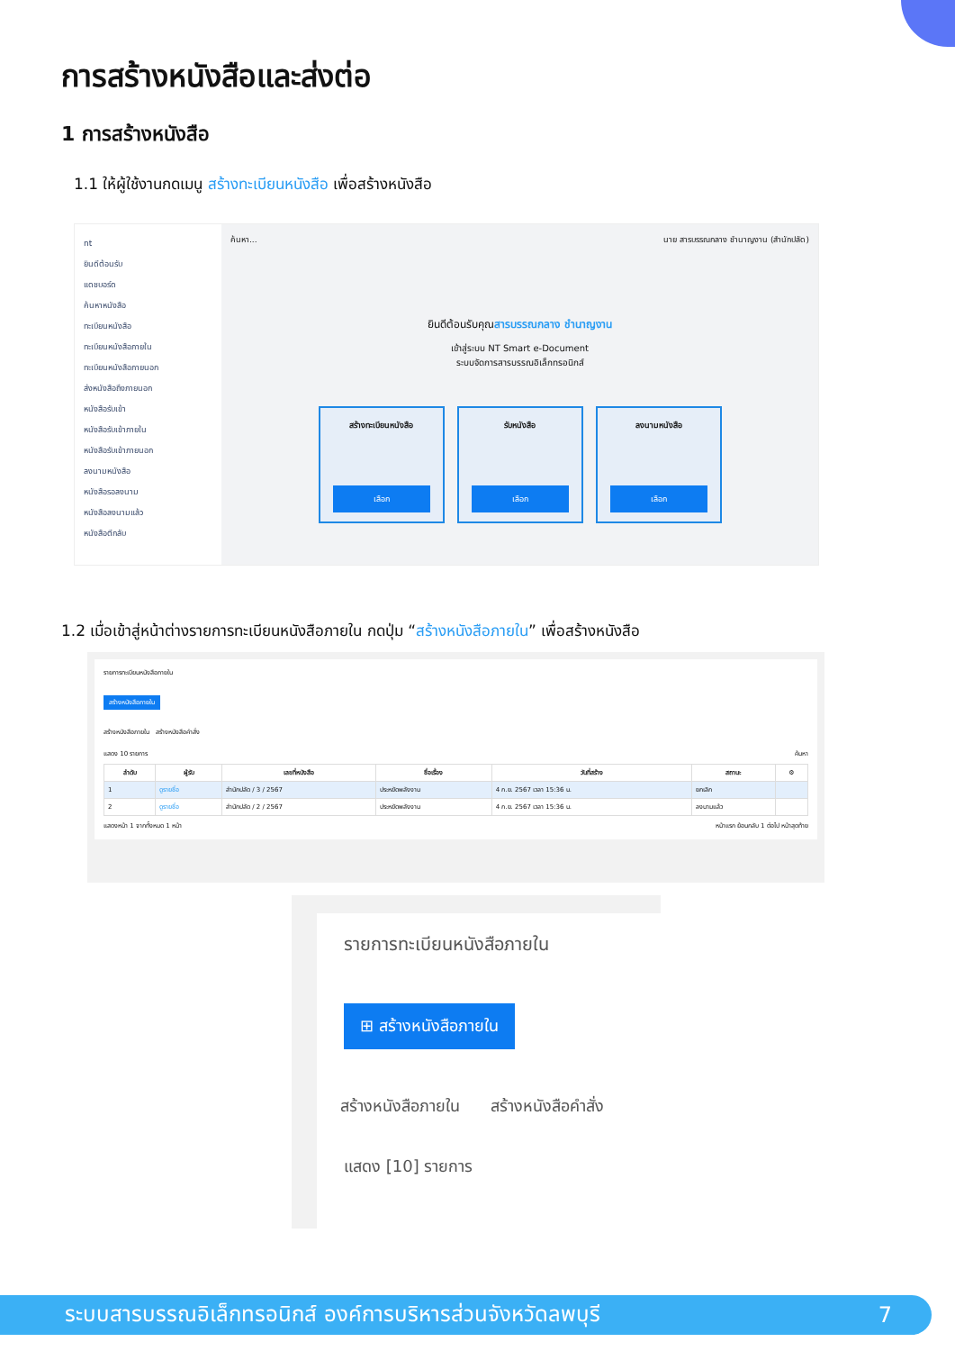การสร้างหนังสือและส่งต่อ
1 การสร้างหนังสือ
1.1 ให้ผู้ใช้งานกดเมนู สร้างทะเบียนหนังสือ เพื่อสร้างหนังสือ
nt
ยินดีต้อนรับ
แดชบอร์ด
ค้นหาหนังสือ
ทะเบียนหนังสือ
ทะเบียนหนังสือภายใน
ทะเบียนหนังสือภายนอก
ส่งหนังสือถึงภายนอก
หนังสือรับเข้า
หนังสือรับเข้าภายใน
หนังสือรับเข้าภายนอก
ลงนามหนังสือ
หนังสือรอลงนาม
หนังสือลงนามแล้ว
หนังสือตีกลับ
ค้นหา... นาย สารบรรณกลาง ชำนาญงาน (สำนักปลัด)
ยินดีต้อนรับคุณสารบรรณกลาง ชำนาญงาน
เข้าสู่ระบบ NT Smart e-Document
ระบบจัดการสารบรรณอิเล็กทรอนิกส์
สร้างทะเบียนหนังสือ
เลือก
รับหนังสือ
เลือก
ลงนามหนังสือ
เลือก
1.2 เมื่อเข้าสู่หน้าต่างรายการทะเบียนหนังสือภายใน กดปุ่ม “สร้างหนังสือภายใน” เพื่อสร้างหนังสือ
รายการทะเบียนหนังสือภายใน
สร้างหนังสือภายใน
สร้างหนังสือภายใน สร้างหนังสือคำสั่ง
แสดง 10 รายการ ค้นหา
| ลำดับ | ผู้รับ | เลขที่หนังสือ | ชื่อเรื่อง | วันที่สร้าง | สถานะ | ⚙ |
| --- | --- | --- | --- | --- | --- | --- |
| 1 | ดูรายชื่อ | สำนักปลัด / 3 / 2567 | ประหยัดพลังงาน | 4 ก.ย. 2567 เวลา 15:36 น. | ยกเลิก | |
| 2 | ดูรายชื่อ | สำนักปลัด / 2 / 2567 | ประหยัดพลังงาน | 4 ก.ย. 2567 เวลา 15:36 น. | ลงนามแล้ว | |
แสดงหน้า 1 จากทั้งหมด 1 หน้า หน้าแรก ย้อนกลับ 1 ต่อไป หน้าสุดท้าย
รายการทะเบียนหนังสือภายใน
⊞ สร้างหนังสือภายใน
สร้างหนังสือภายใน สร้างหนังสือคำสั่ง
แสดง [10] รายการ
ระบบสารบรรณอิเล็กทรอนิกส์ องค์การบริหารส่วนจังหวัดลพบุรี 7